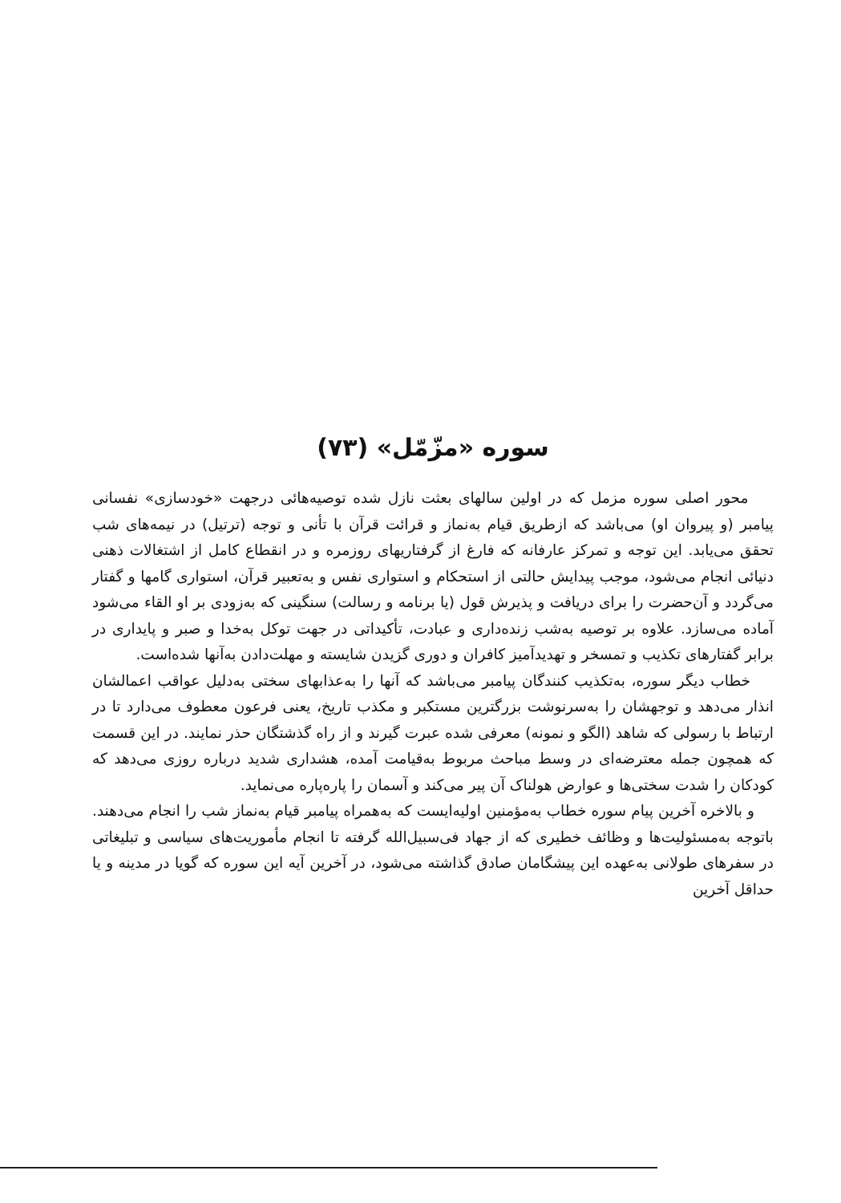سوره «مزّمّل» (۷۳)
محور اصلی سوره مزمل که در اولین سالهای بعثت نازل شده توصیه‌هائی درجهت «خودسازی» نفسانی پیامبر (و پیروان او) می‌باشد که ازطریق قیام به‌نماز و قرائت قرآن با تأنی و توجه (ترتیل) در نیمه‌های شب تحقق می‌یابد. این توجه و تمرکز عارفانه که فارغ از گرفتاریهای روزمره و در انقطاع کامل از اشتغالات ذهنی دنیائی انجام می‌شود، موجب پیدایش حالتی از استحکام و استواری نفس و به‌تعبیر قرآن، استواری گامها و گفتار می‌گردد و آن‌حضرت را برای دریافت و پذیرش قول (یا برنامه و رسالت) سنگینی که به‌زودی بر او القاء می‌شود آماده می‌سازد. علاوه بر توصیه به‌شب زنده‌داری و عبادت، تأکیداتی در جهت توکل به‌خدا و صبر و پایداری در برابر گفتارهای تکذیب و تمسخر و تهدیدآمیز کافران و دوری گزیدن شایسته و مهلت‌دادن به‌آنها شده‌است.
خطاب دیگر سوره، به‌تکذیب کنندگان پیامبر می‌باشد که آنها را به‌عذابهای سختی به‌دلیل عواقب اعمالشان انذار می‌دهد و توجهشان را به‌سرنوشت بزرگترین مستکبر و مکذب تاریخ، یعنی فرعون معطوف می‌دارد تا در ارتباط با رسولی که شاهد (الگو و نمونه) معرفی شده عبرت گیرند و از راه گذشتگان حذر نمایند. در این قسمت که همچون جمله معترضه‌ای در وسط مباحث مربوط به‌قیامت آمده، هشداری شدید درباره روزی می‌دهد که کودکان را شدت سختی‌ها و عوارض هولناک آن پیر می‌کند و آسمان را پاره‌پاره می‌نماید.
و بالاخره آخرین پیام سوره خطاب به‌مؤمنین اولیه‌ایست که به‌همراه پیامبر قیام به‌نماز شب را انجام می‌دهند. باتوجه به‌مسئولیت‌ها و وظائف خطیری که از جهاد فی‌سبیل‌الله گرفته تا انجام مأموریت‌های سیاسی و تبلیغاتی در سفرهای طولانی به‌عهده این پیشگامان صادق گذاشته می‌شود، در آخرین آیه این سوره که گویا در مدینه و یا حداقل آخرین